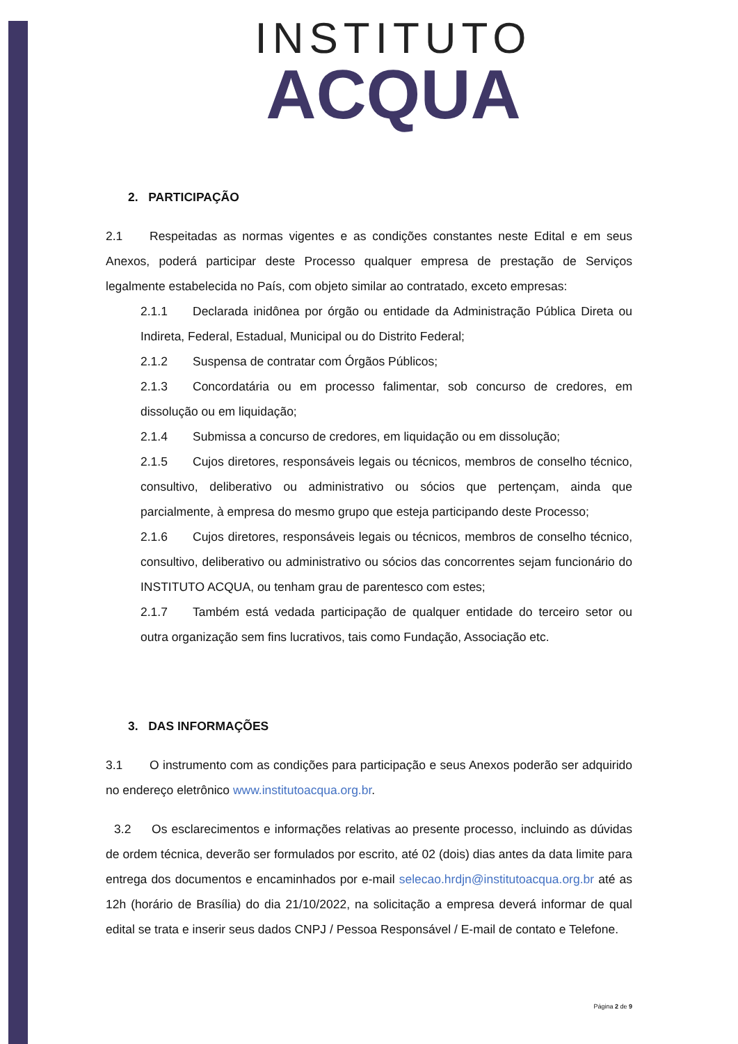INSTITUTO
ACQUA
2. PARTICIPAÇÃO
2.1 Respeitadas as normas vigentes e as condições constantes neste Edital e em seus Anexos, poderá participar deste Processo qualquer empresa de prestação de Serviços legalmente estabelecida no País, com objeto similar ao contratado, exceto empresas:
2.1.1 Declarada inidônea por órgão ou entidade da Administração Pública Direta ou Indireta, Federal, Estadual, Municipal ou do Distrito Federal;
2.1.2 Suspensa de contratar com Órgãos Públicos;
2.1.3 Concordatária ou em processo falimentar, sob concurso de credores, em dissolução ou em liquidação;
2.1.4 Submissa a concurso de credores, em liquidação ou em dissolução;
2.1.5 Cujos diretores, responsáveis legais ou técnicos, membros de conselho técnico, consultivo, deliberativo ou administrativo ou sócios que pertençam, ainda que parcialmente, à empresa do mesmo grupo que esteja participando deste Processo;
2.1.6 Cujos diretores, responsáveis legais ou técnicos, membros de conselho técnico, consultivo, deliberativo ou administrativo ou sócios das concorrentes sejam funcionário do INSTITUTO ACQUA, ou tenham grau de parentesco com estes;
2.1.7 Também está vedada participação de qualquer entidade do terceiro setor ou outra organização sem fins lucrativos, tais como Fundação, Associação etc.
3. DAS INFORMAÇÕES
3.1 O instrumento com as condições para participação e seus Anexos poderão ser adquirido no endereço eletrônico www.institutoacqua.org.br.
3.2 Os esclarecimentos e informações relativas ao presente processo, incluindo as dúvidas de ordem técnica, deverão ser formulados por escrito, até 02 (dois) dias antes da data limite para entrega dos documentos e encaminhados por e-mail selecao.hrdjn@institutoacqua.org.br até as 12h (horário de Brasília) do dia 21/10/2022, na solicitação a empresa deverá informar de qual edital se trata e inserir seus dados CNPJ / Pessoa Responsável / E-mail de contato e Telefone.
Página 2 de 9